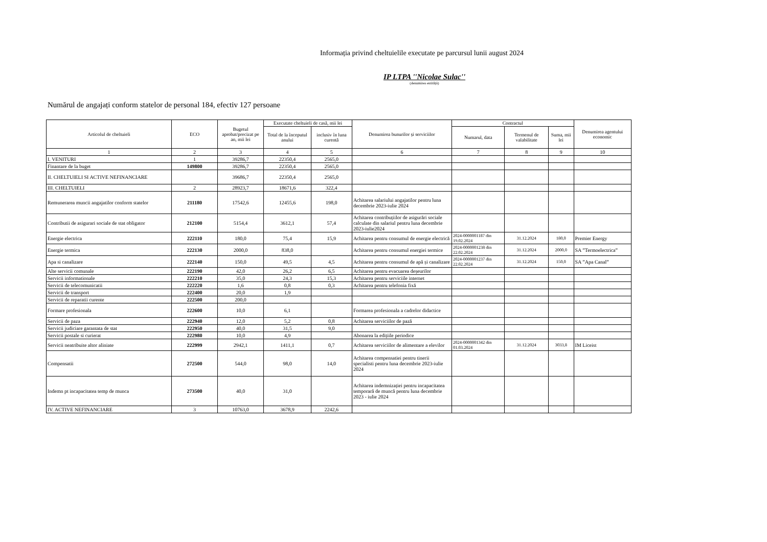Informația privind cheltuielile executate pe parcursul lunii august 2024
IP LTPA ''Nicolae Sulac''
(denumirea entității)
Numărul de angajați conform statelor de personal 184, efectiv 127 persoane
| Articolul de cheltuieli | ECO | Bugetul aprobat/precizat pe an, mii lei | Executate cheltuieli de casă, mii lei | | Denumirea bunurilor și serviciilor | Contractul | | | Denumirea agentului economic |
| --- | --- | --- | --- | --- | --- | --- | --- | --- | --- |
| | | | Total de la începutul anului | inclusiv în luna curentă | | Numarul, data | Termenul de valabilitate | Suma, mii lei | |
| 1 | 2 | 3 | 4 | 5 | 6 | 7 | 8 | 9 | 10 |
| I. VENITURI | 1 | 39286,7 | 22350,4 | 2565,0 | | | | | |
| Finantare de la buget | 149800 | 39286,7 | 22350,4 | 2565,0 | | | | | |
| II. CHELTUIELI SI ACTIVE NEFINANCIARE | | 39686,7 | 22350,4 | 2565,0 | | | | | |
| III. CHELTUIELI | 2 | 28923,7 | 18671,6 | 322,4 | | | | | |
| Remunerarea muncii angajatilor conform statelor | 211180 | 17542,6 | 12455,6 | 198,0 | Achitarea salariului angajatilor pentru luna decembrie 2023-iulie 2024 | | | | |
| Contributii de asigurari sociale de stat obligator | 212100 | 5154,4 | 3612,1 | 57,4 | Achitarea contribuțiilor de asigurări sociale calculate din salariul pentru luna decembrie 2023-iulie2024 | | | | |
| Energie electrica | 222110 | 180,0 | 75,4 | 15,9 | Achitarea pentru consumul de energie electrică | 2024-0000001187 din 19.02.2024 | 31.12.2024 | 180,0 | Premier Energy |
| Energie termica | 222130 | 2000,0 | 838,0 | | Achitarea pentru consumul energiei termice | 2024-0000001238 din 22.02.2024 | 31.12.2024 | 2000,0 | SA ”Termoelectrica” |
| Apa si canalizare | 222140 | 150,0 | 49,5 | 4,5 | Achitarea pentru consumul de apă și canalizare | 2024-0000001237 din 22.02.2024 | 31.12.2024 | 150,0 | SA ”Apa Canal” |
| Alte servicii comunale | 222190 | 42,0 | 26,2 | 6,5 | Achitarea pentru evacuarea deșeurilor | | | | |
| Servicii informationale | 222210 | 35,0 | 24,3 | 15,3 | Achitarea pentru serviciile internet | | | | |
| Servicii de telecomunicatii | 222220 | 1,6 | 0,8 | 0,3 | Achitarea pentru telefonia fixă | | | | |
| Servicii de transport | 222400 | 20,0 | 1,9 | | | | | | |
| Servicii de reparatii curente | 222500 | 200,0 | | | | | | | |
| Formare profesionala | 222600 | 10,0 | 6,1 | | Formarea profesionala a cadrelor didactice | | | | |
| Servicii de paza | 222940 | 12,0 | 5,2 | 0,8 | Achitarea serviciilor de pază | | | | |
| Servicii judiciare garantata de stat | 222950 | 40,0 | 31,5 | 9,0 | | | | | |
| Servicii postale si curierat | 222980 | 10,0 | 4,9 | | Abonarea la edițiile periodice | | | | |
| Servicii neatribuite altor aliniate | 222999 | 2942,1 | 1411,1 | 0,7 | Achitarea serviciilor de alimentare a elevilor | 2024-0000001342 din 01.03.2024 | 31.12.2024 | 3033,8 | IM Liceist |
| Compensatii | 272500 | 544,0 | 98,0 | 14,0 | Achitarea compensatiei pentru tinerii specialisti pentru luna decembrie 2023-iulie 2024 | | | | |
| Indemn pt incapacitatea temp de munca | 273500 | 40,0 | 31,0 | | Achitarea indemnizației pentru incapacitatea temporară de muncă pentru luna decembrie 2023 - iulie 2024 | | | | |
| IV. ACTIVE NEFINANCIARE | 3 | 10763,0 | 3678,9 | 2242,6 | | | | | |